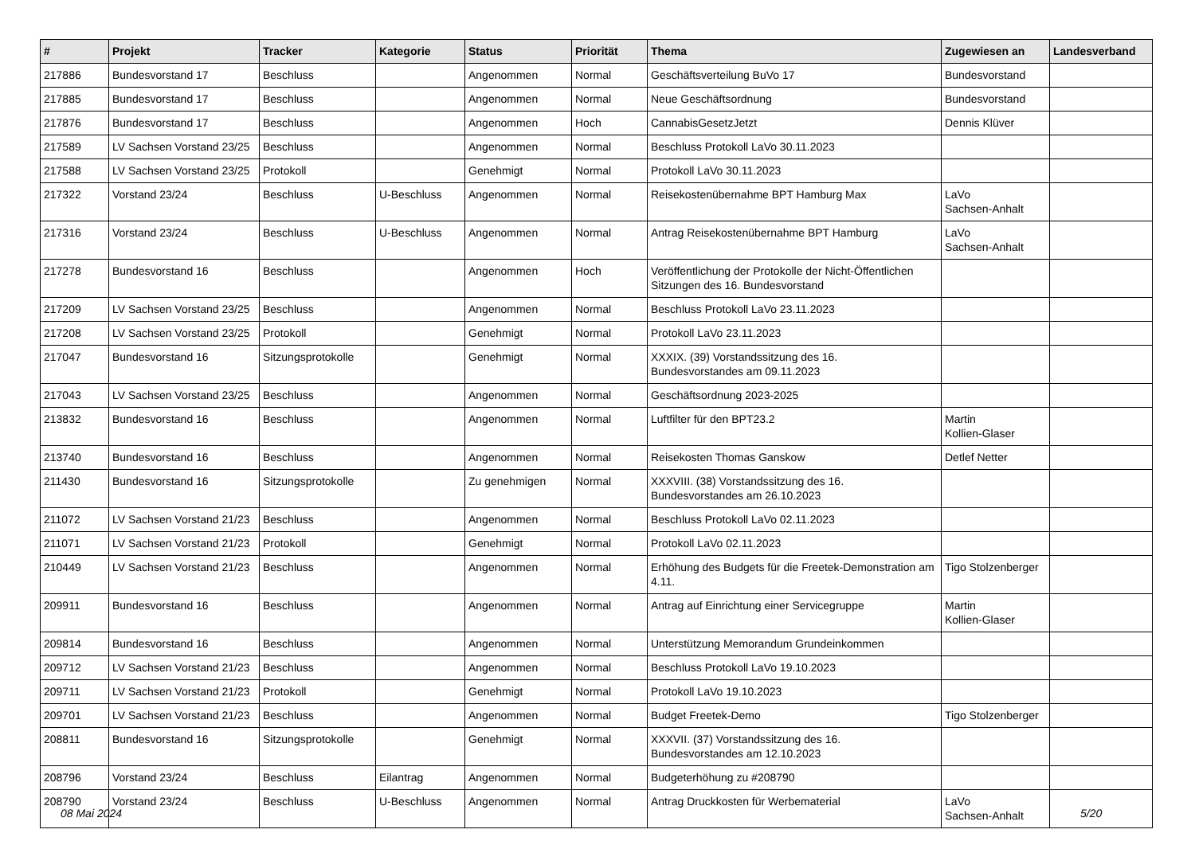| # | Projekt | Tracker | Kategorie | Status | Priorität | Thema | Zugewiesen an | Landesverband |
| --- | --- | --- | --- | --- | --- | --- | --- | --- |
| 217886 | Bundesvorstand 17 | Beschluss | | Angenommen | Normal | Geschäftsverteilung BuVo 17 | Bundesvorstand | |
| 217885 | Bundesvorstand 17 | Beschluss | | Angenommen | Normal | Neue Geschäftsordnung | Bundesvorstand | |
| 217876 | Bundesvorstand 17 | Beschluss | | Angenommen | Hoch | CannabisGesetzJetzt | Dennis Klüver | |
| 217589 | LV Sachsen Vorstand 23/25 | Beschluss | | Angenommen | Normal | Beschluss Protokoll LaVo 30.11.2023 | | |
| 217588 | LV Sachsen Vorstand 23/25 | Protokoll | | Genehmigt | Normal | Protokoll LaVo 30.11.2023 | | |
| 217322 | Vorstand 23/24 | Beschluss | U-Beschluss | Angenommen | Normal | Reisekostenübernahme BPT Hamburg Max | LaVo Sachsen-Anhalt | |
| 217316 | Vorstand 23/24 | Beschluss | U-Beschluss | Angenommen | Normal | Antrag Reisekostenübernahme BPT Hamburg | LaVo Sachsen-Anhalt | |
| 217278 | Bundesvorstand 16 | Beschluss | | Angenommen | Hoch | Veröffentlichung der Protokolle der Nicht-Öffentlichen Sitzungen des 16. Bundesvorstand | | |
| 217209 | LV Sachsen Vorstand 23/25 | Beschluss | | Angenommen | Normal | Beschluss Protokoll LaVo 23.11.2023 | | |
| 217208 | LV Sachsen Vorstand 23/25 | Protokoll | | Genehmigt | Normal | Protokoll LaVo 23.11.2023 | | |
| 217047 | Bundesvorstand 16 | Sitzungsprotokolle | | Genehmigt | Normal | XXXIX. (39) Vorstandssitzung des 16. Bundesvorstandes am 09.11.2023 | | |
| 217043 | LV Sachsen Vorstand 23/25 | Beschluss | | Angenommen | Normal | Geschäftsordnung 2023-2025 | | |
| 213832 | Bundesvorstand 16 | Beschluss | | Angenommen | Normal | Luftfilter für den BPT23.2 | Martin Kollien-Glaser | |
| 213740 | Bundesvorstand 16 | Beschluss | | Angenommen | Normal | Reisekosten Thomas Ganskow | Detlef Netter | |
| 211430 | Bundesvorstand 16 | Sitzungsprotokolle | | Zu genehmigen | Normal | XXXVIII. (38) Vorstandssitzung des 16. Bundesvorstandes am 26.10.2023 | | |
| 211072 | LV Sachsen Vorstand 21/23 | Beschluss | | Angenommen | Normal | Beschluss Protokoll LaVo 02.11.2023 | | |
| 211071 | LV Sachsen Vorstand 21/23 | Protokoll | | Genehmigt | Normal | Protokoll LaVo 02.11.2023 | | |
| 210449 | LV Sachsen Vorstand 21/23 | Beschluss | | Angenommen | Normal | Erhöhung des Budgets für die Freetek-Demonstration am 4.11. | Tigo Stolzenberger | |
| 209911 | Bundesvorstand 16 | Beschluss | | Angenommen | Normal | Antrag auf Einrichtung einer Servicegruppe | Martin Kollien-Glaser | |
| 209814 | Bundesvorstand 16 | Beschluss | | Angenommen | Normal | Unterstützung Memorandum Grundeinkommen | | |
| 209712 | LV Sachsen Vorstand 21/23 | Beschluss | | Angenommen | Normal | Beschluss Protokoll LaVo 19.10.2023 | | |
| 209711 | LV Sachsen Vorstand 21/23 | Protokoll | | Genehmigt | Normal | Protokoll LaVo 19.10.2023 | | |
| 209701 | LV Sachsen Vorstand 21/23 | Beschluss | | Angenommen | Normal | Budget Freetek-Demo | Tigo Stolzenberger | |
| 208811 | Bundesvorstand 16 | Sitzungsprotokolle | | Genehmigt | Normal | XXXVII. (37) Vorstandssitzung des 16. Bundesvorstandes am 12.10.2023 | | |
| 208796 | Vorstand 23/24 | Beschluss | Eilantrag | Angenommen | Normal | Budgeterhöhung zu #208790 | | |
| 208790 | Vorstand 23/24 | Beschluss | U-Beschluss | Angenommen | Normal | Antrag Druckkosten für Werbematerial | LaVo Sachsen-Anhalt | |
08 Mai 2024 5/20